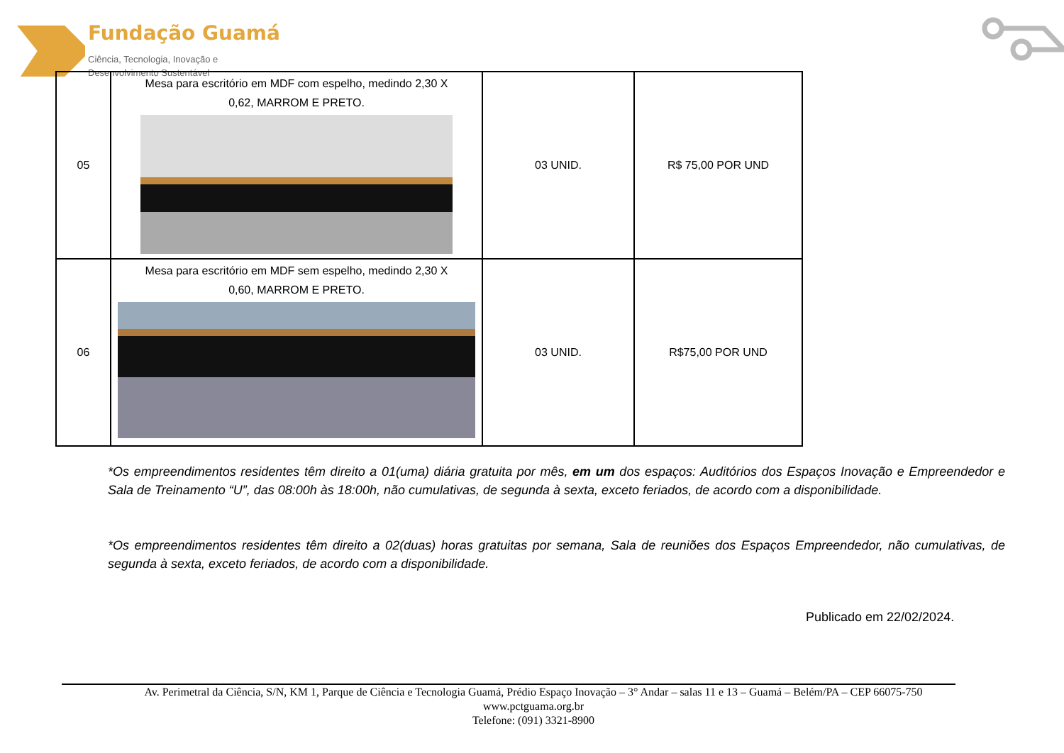Fundação Guamá
Ciência, Tecnologia, Inovação e
Desenvolvimento Sustentável
| 05 | Mesa para escritório em MDF com espelho, medindo 2,30 X 0,62, MARROM E PRETO. | 03 UNID. | R$ 75,00 POR UND |
| 06 | Mesa para escritório em MDF sem espelho, medindo 2,30 X 0,60, MARROM E PRETO. | 03 UNID. | R$75,00 POR UND |
*Os empreendimentos residentes têm direito a 01(uma) diária gratuita por mês, em um dos espaços: Auditórios dos Espaços Inovação e Empreendedor e Sala de Treinamento “U”, das 08:00h às 18:00h, não cumulativas, de segunda à sexta, exceto feriados, de acordo com a disponibilidade.
*Os empreendimentos residentes têm direito a 02(duas) horas gratuitas por semana, Sala de reuniões dos Espaços Empreendedor, não cumulativas, de segunda à sexta, exceto feriados, de acordo com a disponibilidade.
Publicado em 22/02/2024.
Av. Perimetral da Ciência, S/N, KM 1, Parque de Ciência e Tecnologia Guamá, Prédio Espaço Inovação – 3° Andar – salas 11 e 13 – Guamá – Belém/PA – CEP 66075-750
www.pctguama.org.br
Telefone: (091) 3321-8900